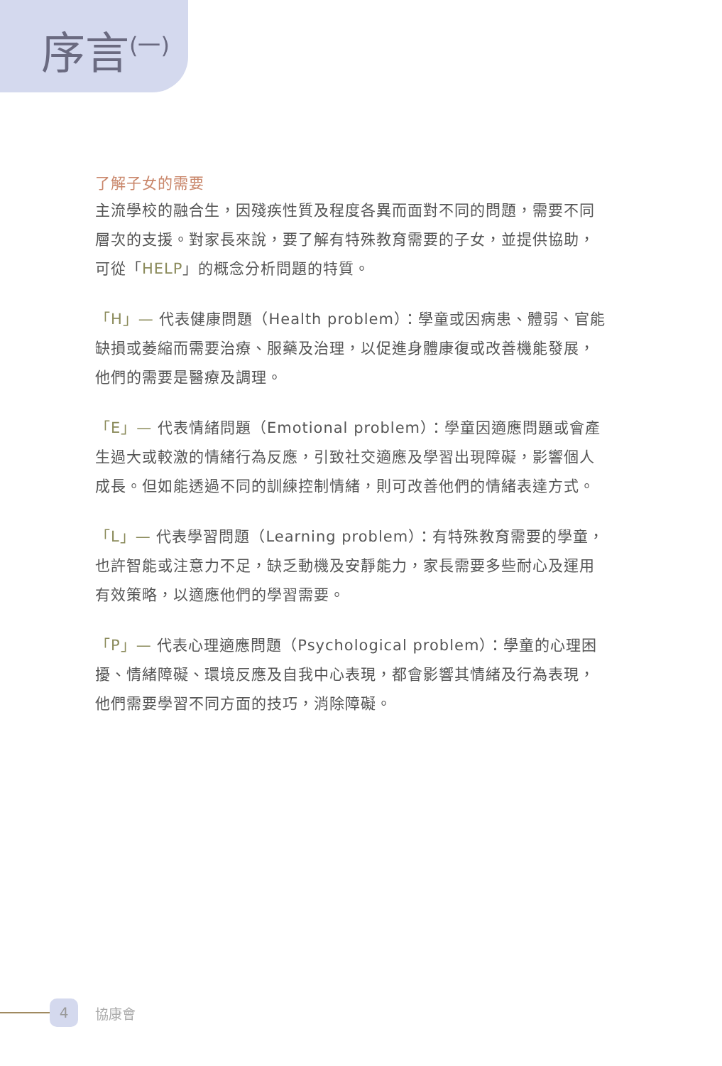序言<sup>(一)</sup>
了解子女的需要
主流學校的融合生，因殘疾性質及程度各異而面對不同的問題，需要不同層次的支援。對家長來說，要了解有特殊教育需要的子女，並提供協助，可從「HELP」的概念分析問題的特質。
「H」— 代表健康問題（Health problem）：學童或因病患、體弱、官能缺損或萎縮而需要治療、服藥及治理，以促進身體康復或改善機能發展，他們的需要是醫療及調理。
「E」— 代表情緒問題（Emotional problem）：學童因適應問題或會產生過大或較激的情緒行為反應，引致社交適應及學習出現障礙，影響個人成長。但如能透過不同的訓練控制情緒，則可改善他們的情緒表達方式。
「L」— 代表學習問題（Learning problem）：有特殊教育需要的學童，也許智能或注意力不足，缺乏動機及安靜能力，家長需要多些耐心及運用有效策略，以適應他們的學習需要。
「P」— 代表心理適應問題（Psychological problem）：學童的心理困擾、情緒障礙、環境反應及自我中心表現，都會影響其情緒及行為表現，他們需要學習不同方面的技巧，消除障礙。
4
協康會